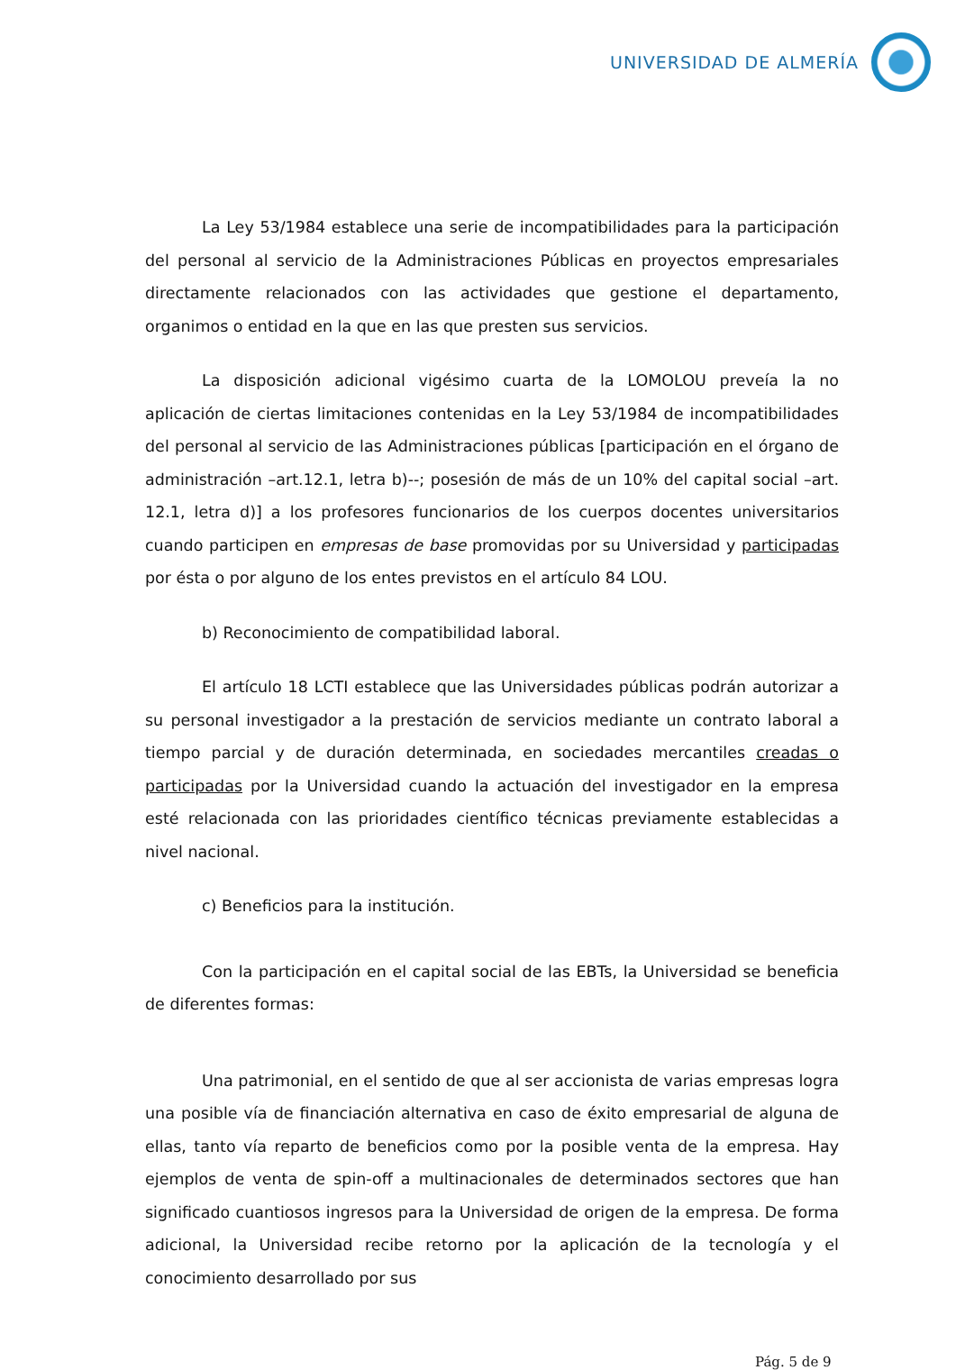UNIVERSIDAD DE ALMERÍA
La Ley 53/1984 establece una serie de incompatibilidades para la participación del personal al servicio de la Administraciones Públicas en proyectos empresariales directamente relacionados con las actividades que gestione el departamento, organimos o entidad en la que en las que presten sus servicios.
La disposición adicional vigésimo cuarta de la LOMOLOU preveía la no aplicación de ciertas limitaciones contenidas en la Ley 53/1984 de incompatibilidades del personal al servicio de las Administraciones públicas [participación en el órgano de administración –art.12.1, letra b)--; posesión de más de un 10% del capital social –art. 12.1, letra d)] a los profesores funcionarios de los cuerpos docentes universitarios cuando participen en empresas de base promovidas por su Universidad y participadas por ésta o por alguno de los entes previstos en el artículo 84 LOU.
b) Reconocimiento de compatibilidad laboral.
El artículo 18 LCTI establece que las Universidades públicas podrán autorizar a su personal investigador a la prestación de servicios mediante un contrato laboral a tiempo parcial y de duración determinada, en sociedades mercantiles creadas o participadas por la Universidad cuando la actuación del investigador en la empresa esté relacionada con las prioridades científico técnicas previamente establecidas a nivel nacional.
c) Beneficios para la institución.
Con la participación en el capital social de las EBTs, la Universidad se beneficia de diferentes formas:
Una patrimonial, en el sentido de que al ser accionista de varias empresas logra una posible vía de financiación alternativa en caso de éxito empresarial de alguna de ellas, tanto vía reparto de beneficios como por la posible venta de la empresa. Hay ejemplos de venta de spin-off a multinacionales de determinados sectores que han significado cuantiosos ingresos para la Universidad de origen de la empresa. De forma adicional, la Universidad recibe retorno por la aplicación de la tecnología y el conocimiento desarrollado por sus
Pág. 5 de 9